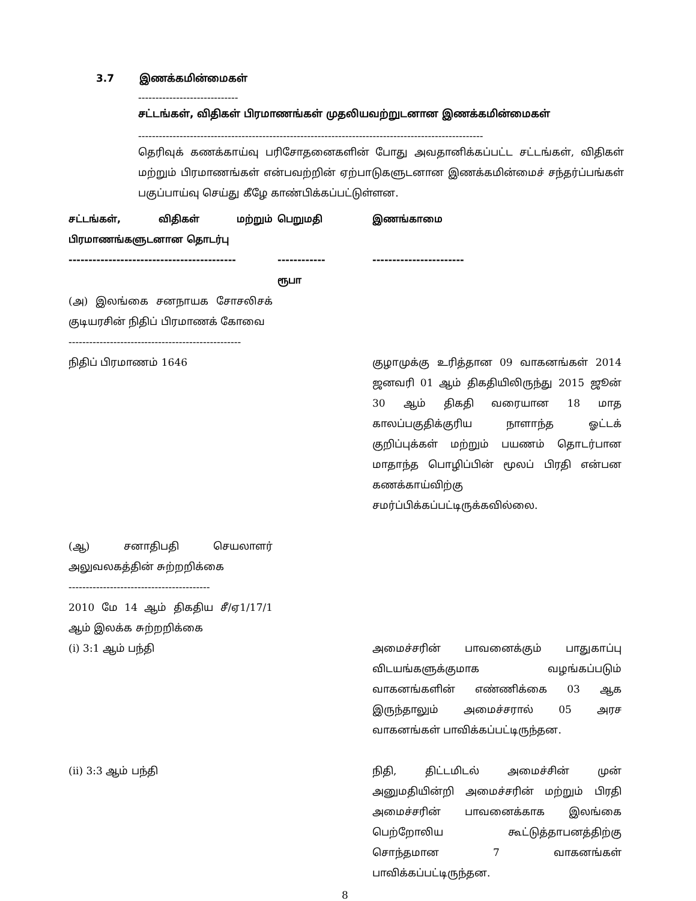3.7 இணக்கமின்மைகள்
-----------------------------
சட்டங்கள், விதிகள் பிரமாணங்கள் முதலியவற்றுடனான இணக்கமின்மைகள்
----------------------------------------------------------------------------------------------------
தெரிவுக் கணக்காய்வு பரிசோதனைகளின் போது அவதானிக்கப்பட்ட சட்டங்கள், விதிகள் மற்றும் பிரமாணங்கள் என்பவற்றின் ஏற்பாடுகளுடனான இணக்கமின்மைச் சந்தர்ப்பங்கள் பகுப்பாய்வு செய்து கீழே காண்பிக்கப்பட்டுள்ளன.
| சட்டங்கள், விதிகள் மற்றும் பிரமாணங்களுடனான தொடர்பு ------------------------------------------ | பெறுமதி ------------ ரூபா | இணங்காமை ----------------------- |
| --- | --- | --- |
| (அ) இலங்கை சனநாயக சோசலிசக் குடியரசின் நிதிப் பிரமாணக் கோவை -------------------------------------------------- | | |
| நிதிப் பிரமாணம் 1646 | | குழாமுக்கு உரித்தான 09 வாகனங்கள் 2014 ஜனவரி 01 ஆம் திகதியிலிருந்து 2015 ஜூன் 30 ஆம் திகதி வரையான 18 மாத காலப்பகுதிக்குரிய நாளாந்த ஓட்டக் குறிப்புக்கள் மற்றும் பயணம் தொடர்பான மாதாந்த பொழிப்பின் மூலப் பிரதி என்பன கணக்காய்விற்கு சமர்ப்பிக்கப்பட்டிருக்கவில்லை. |
| (ஆ) சனாதிபதி செயலாளர் அலுவலகத்தின் சுற்றறிக்கை ----------------------------------------- 2010 மே 14 ஆம் திகதிய சீ/ஏ1/17/1 ஆம் இலக்க சுற்றறிக்கை | | |
| (i) 3:1 ஆம் பந்தி | | அமைச்சரின் பாவனைக்கும் பாதுகாப்பு விடயங்களுக்குமாக வழங்கப்படும் வாகனங்களின் எண்ணிக்கை 03 ஆக இருந்தாலும் அமைச்சரால் 05 அரச வாகனங்கள் பாவிக்கப்பட்டிருந்தன. |
| (ii) 3:3 ஆம் பந்தி | | நிதி, திட்டமிடல் அமைச்சின் முன் அனுமதியின்றி அமைச்சரின் மற்றும் பிரதி அமைச்சரின் பாவனைக்காக இலங்கை பெற்றோலிய கூட்டுத்தாபனத்திற்கு சொந்தமான 7 வாகனங்கள் பாவிக்கப்பட்டிருந்தன. |
8